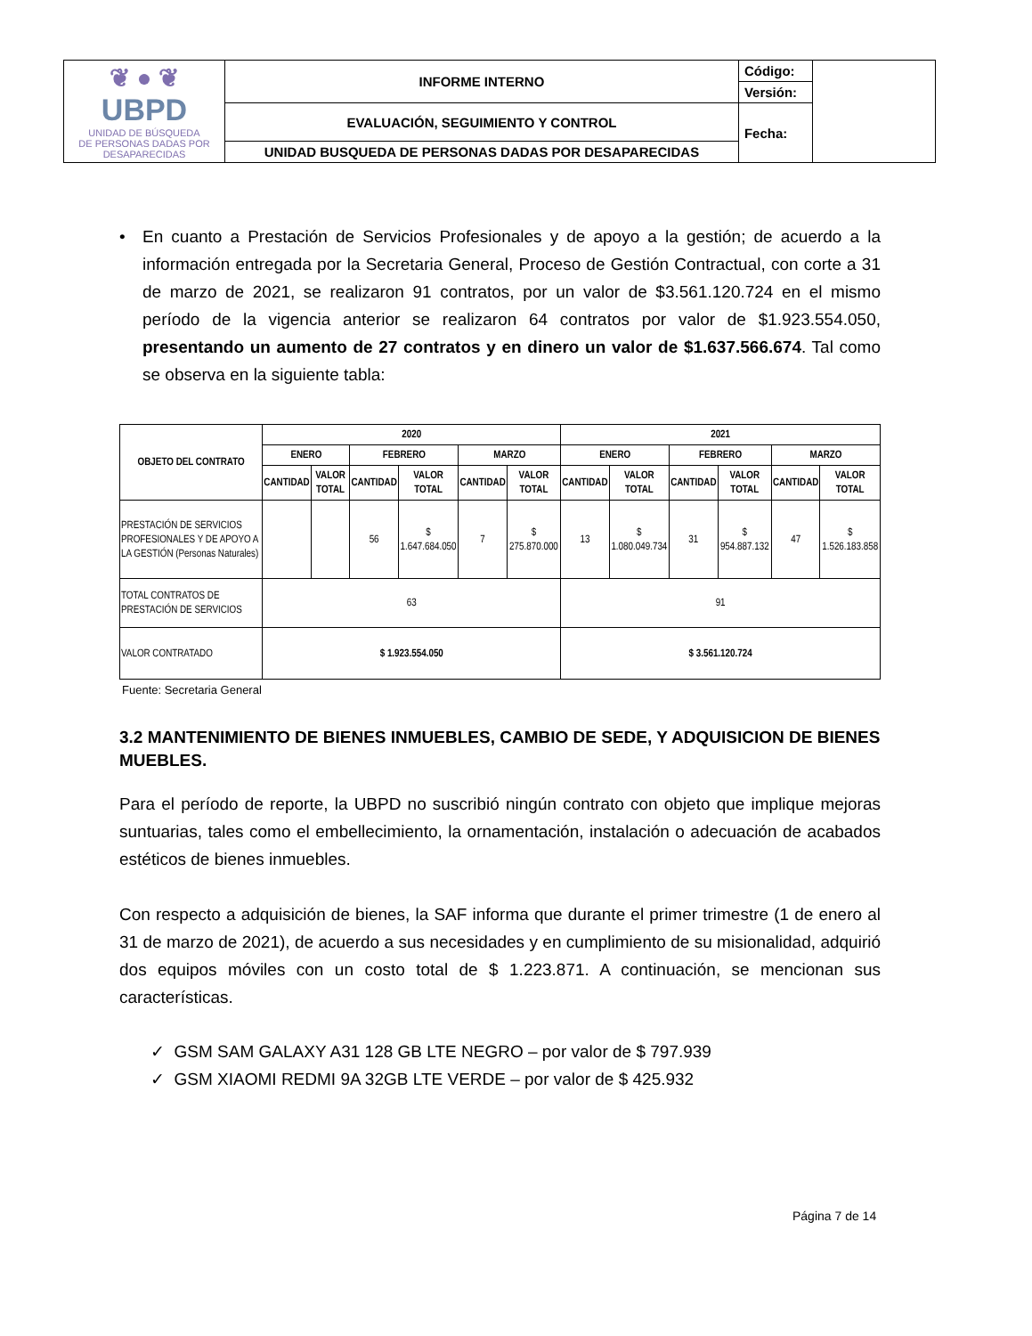| ❦ ● ❦ UBPD UNIDAD DE BÚSQUEDA DE PERSONAS DADAS POR DESAPARECIDAS | INFORME INTERNO | Código: | |
| | | Versión: | |
| | EVALUACIÓN, SEGUIMIENTO Y CONTROL | Fecha: | |
| | UNIDAD BUSQUEDA DE PERSONAS DADAS POR DESAPARECIDAS | | |
• En cuanto a Prestación de Servicios Profesionales y de apoyo a la gestión; de acuerdo a la información entregada por la Secretaria General, Proceso de Gestión Contractual, con corte a 31 de marzo de 2021, se realizaron 91 contratos, por un valor de $3.561.120.724 en el mismo período de la vigencia anterior se realizaron 64 contratos por valor de $1.923.554.050, presentando un aumento de 27 contratos y en dinero un valor de $1.637.566.674. Tal como se observa en la siguiente tabla:
| OBJETO DEL CONTRATO | 2020 | | | | | | 2021 | | | | | |
| --- | --- | --- | --- | --- | --- | --- | --- | --- | --- | --- | --- | --- |
| | ENERO | | FEBRERO | | MARZO | | ENERO | | FEBRERO | | MARZO | |
| | CANTIDAD | VALOR TOTAL | CANTIDAD | VALOR TOTAL | CANTIDAD | VALOR TOTAL | CANTIDAD | VALOR TOTAL | CANTIDAD | VALOR TOTAL | CANTIDAD | VALOR TOTAL |
| PRESTACIÓN DE SERVICIOS PROFESIONALES Y DE APOYO A LA GESTIÓN (Personas Naturales) | | | 56 | $ 1.647.684.050 | 7 | $ 275.870.000 | 13 | $ 1.080.049.734 | 31 | $ 954.887.132 | 47 | $ 1.526.183.858 |
| TOTAL CONTRATOS DE PRESTACIÓN DE SERVICIOS | 63 | | | | | | 91 | | | | | |
| VALOR CONTRATADO | $ 1.923.554.050 | | | | | | $ 3.561.120.724 | | | | | |
Fuente: Secretaria General
3.2 MANTENIMIENTO DE BIENES INMUEBLES, CAMBIO DE SEDE, Y ADQUISICION DE BIENES MUEBLES.
Para el período de reporte, la UBPD no suscribió ningún contrato con objeto que implique mejoras suntuarias, tales como el embellecimiento, la ornamentación, instalación o adecuación de acabados estéticos de bienes inmuebles.
Con respecto a adquisición de bienes, la SAF informa que durante el primer trimestre (1 de enero al 31 de marzo de 2021), de acuerdo a sus necesidades y en cumplimiento de su misionalidad, adquirió dos equipos móviles con un costo total de $ 1.223.871. A continuación, se mencionan sus características.
✓ GSM SAM GALAXY A31 128 GB LTE NEGRO – por valor de $ 797.939
✓ GSM XIAOMI REDMI 9A 32GB LTE VERDE – por valor de $ 425.932
Página 7 de 14